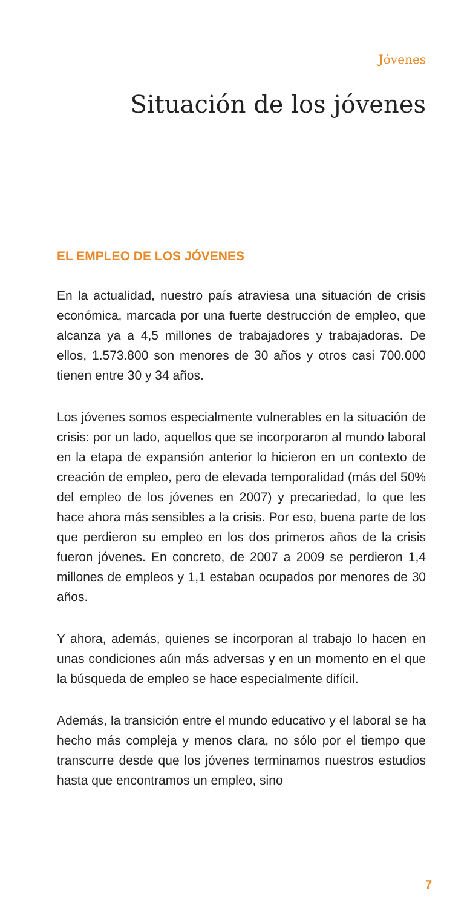Jóvenes
Situación de los jóvenes
EL EMPLEO DE LOS JÓVENES
En la actualidad, nuestro país atraviesa una situación de crisis económica, marcada por una fuerte destrucción de empleo, que alcanza ya a 4,5 millones de trabajadores y trabajadoras. De ellos, 1.573.800 son menores de 30 años y otros casi 700.000 tienen entre 30 y 34 años.
Los jóvenes somos especialmente vulnerables en la situación de crisis: por un lado, aquellos que se incorporaron al mundo laboral en la etapa de expansión anterior lo hicieron en un contexto de creación de empleo, pero de elevada temporalidad (más del 50% del empleo de los jóvenes en 2007) y precariedad, lo que les hace ahora más sensibles a la crisis. Por eso, buena parte de los que perdieron su empleo en los dos primeros años de la crisis fueron jóvenes. En concreto, de 2007 a 2009 se perdieron 1,4 millones de empleos y 1,1 estaban ocupados por menores de 30 años.
Y ahora, además, quienes se incorporan al trabajo lo hacen en unas condiciones aún más adversas y en un momento en el que la búsqueda de empleo se hace especialmente difícil.
Además, la transición entre el mundo educativo y el laboral se ha hecho más compleja y menos clara, no sólo por el tiempo que transcurre desde que los jóvenes terminamos nuestros estudios hasta que encontramos un empleo, sino
7